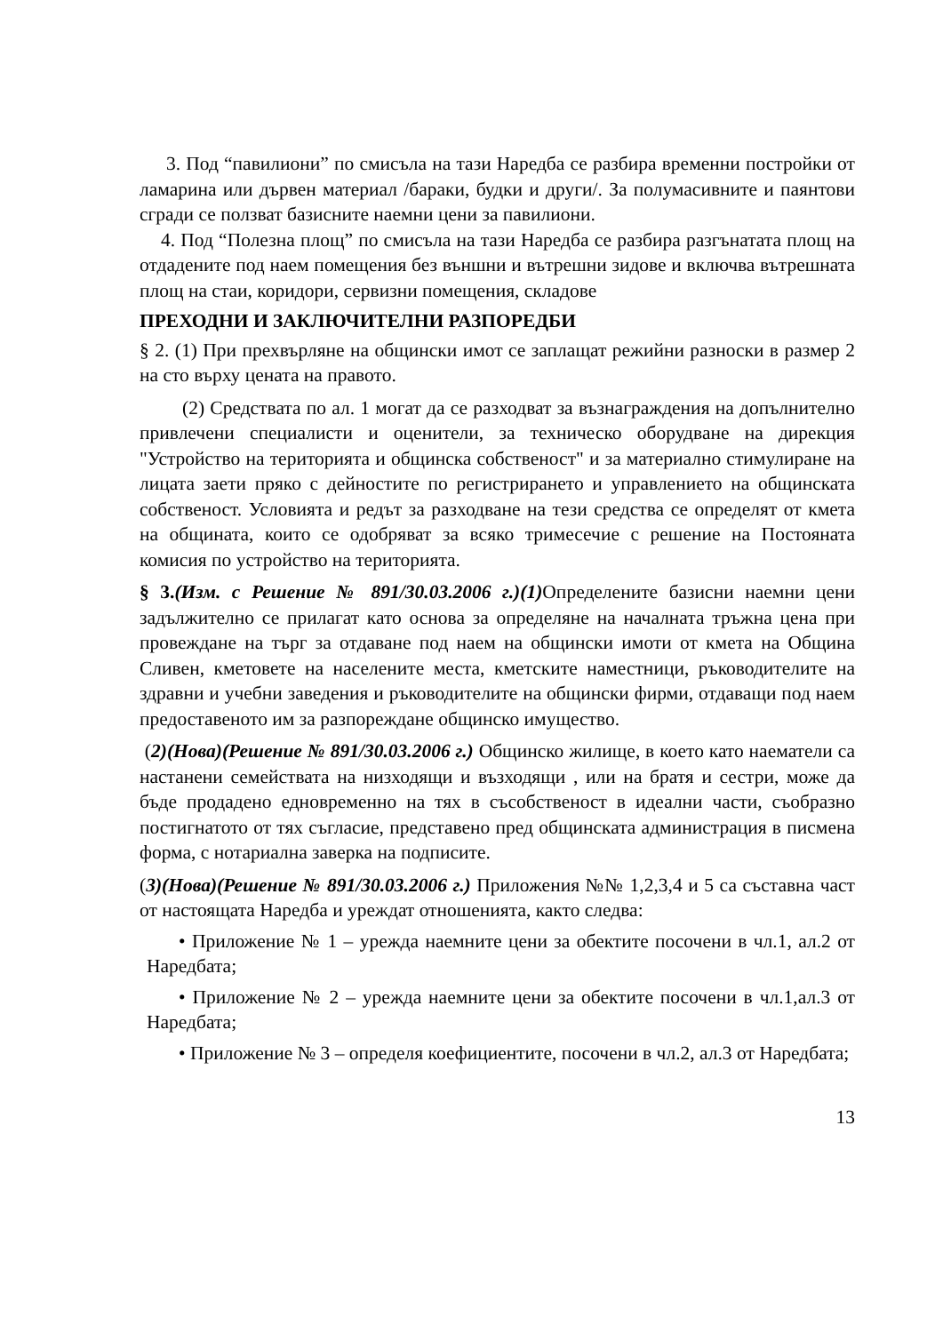3. Под “павилиони” по смисъла на тази Наредба се разбира временни постройки от ламарина или дървен материал /бараки, будки и други/. За полумасивните и паянтови сгради се ползват базисните наемни цени за павилиони.
4. Под “Полезна площ” по смисъла на тази Наредба се разбира разгънатата площ на отдадените под наем помещения без външни и вътрешни зидове и включва вътрешната площ на стаи, коридори, сервизни помещения, складове
ПРЕХОДНИ И ЗАКЛЮЧИТЕЛНИ РАЗПОРЕДБИ
§ 2. (1) При прехвърляне на общински имот се заплащат режийни разноски в размер 2 на сто върху цената на правото.
(2) Средствата по ал. 1 могат да се разходват за възнаграждения на допълнително привлечени специалисти и оценители, за техническо оборудване на дирекция "Устройство на територията и общинска собственост" и за материално стимулиране на лицата заети пряко с дейностите по регистрирането и управлението на общинската собственост. Условията и редът за разходване на тези средства се определят от кмета на общината, които се одобряват за всяко тримесечие с решение на Постояната комисия по устройство на територията.
§ 3.(Изм. с Решение № 891/30.03.2006 г.)(1) Определените базисни наемни цени задължително се прилагат като основа за определяне на началната тръжна цена при провеждане на търг за отдаване под наем на общински имоти от кмета на Община Сливен, кметовете на населените места, кметските наместници, ръководителите на здравни и учебни заведения и ръководителите на общински фирми, отдаващи под наем предоставеното им за разпореждане общинско имущество.
(2)(Нова)(Решение № 891/30.03.2006 г.) Общинско жилище, в което като наематели са настанени семействата на низходящи и възходящи , или на братя и сестри, може да бъде продадено едновременно на тях в съсобственост в идеални части, съобразно постигнатото от тях съгласие, представено пред общинската администрация в писмена форма, с нотариална заверка на подписите.
(3)(Нова)(Решение № 891/30.03.2006 г.) Приложения №№ 1,2,3,4 и 5 са съставна част от настоящата Наредба и уреждат отношенията, както следва:
• Приложение № 1 – урежда наемните цени за обектите посочени в чл.1, ал.2 от Наредбата;
• Приложение № 2 – урежда наемните цени за обектите посочени в чл.1,ал.3 от Наредбата;
• Приложение № 3 – определя коефициентите, посочени в чл.2, ал.3 от Наредбата;
13